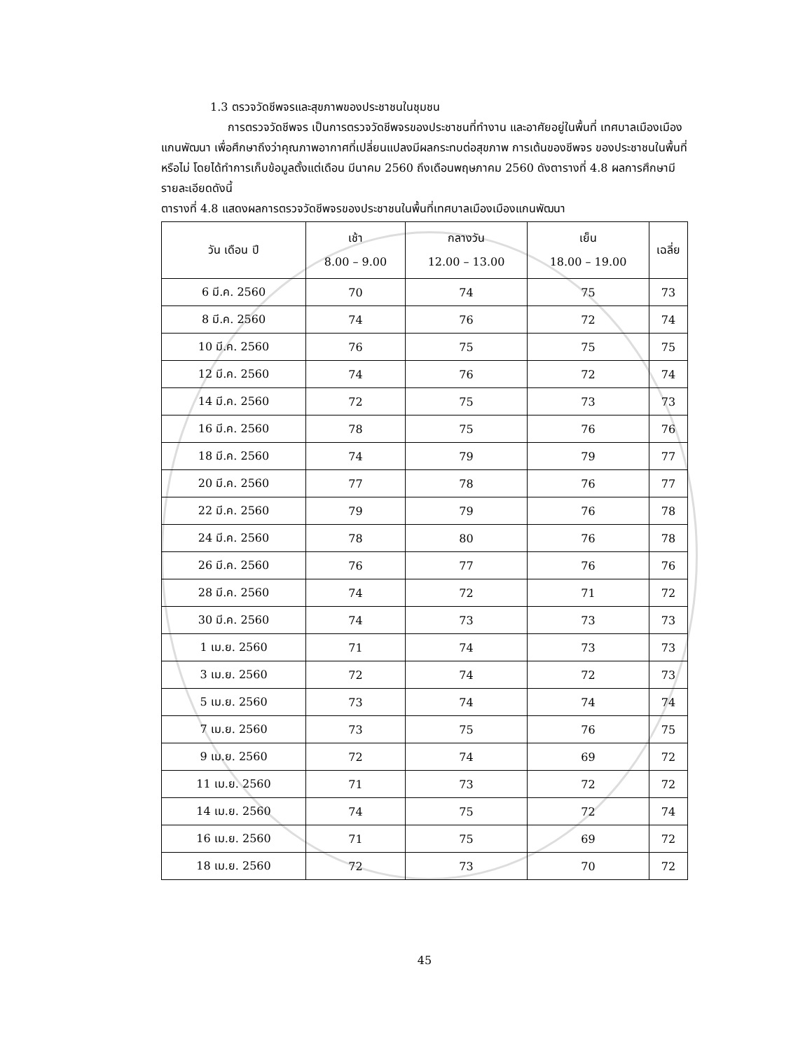1.3 ตรวจวัดชีพจรและสุขภาพของประชาชนในชุมชน
การตรวจวัดชีพจร เป็นการตรวจวัดชีพจรของประชาชนที่ทำงาน และอาศัยอยู่ในพื้นที่ เทศบาลเมืองเมืองแกนพัฒนา เพื่อศึกษาถึงว่าคุณภาพอากาศที่เปลี่ยนแปลงมีผลกระทบต่อสุขภาพ การเต้นของชีพจร ของประชาชนในพื้นที่หรือไม่ โดยได้ทำการเก็บข้อมูลตั้งแต่เดือน มีนาคม 2560 ถึงเดือนพฤษภาคม 2560 ดังตารางที่ 4.8 ผลการศึกษามีรายละเอียดดังนี้
ตารางที่ 4.8 แสดงผลการตรวจวัดชีพจรของประชาชนในพื้นที่เทศบาลเมืองเมืองแกนพัฒนา
| วัน เดือน ปี | เช้า 8.00 – 9.00 | กลางวัน 12.00 – 13.00 | เย็น 18.00 – 19.00 | เฉลี่ย |
| --- | --- | --- | --- | --- |
| 6 มี.ค. 2560 | 70 | 74 | 75 | 73 |
| 8 มี.ค. 2560 | 74 | 76 | 72 | 74 |
| 10 มี.ค. 2560 | 76 | 75 | 75 | 75 |
| 12 มี.ค. 2560 | 74 | 76 | 72 | 74 |
| 14 มี.ค. 2560 | 72 | 75 | 73 | 73 |
| 16 มี.ค. 2560 | 78 | 75 | 76 | 76 |
| 18 มี.ค. 2560 | 74 | 79 | 79 | 77 |
| 20 มี.ค. 2560 | 77 | 78 | 76 | 77 |
| 22 มี.ค. 2560 | 79 | 79 | 76 | 78 |
| 24 มี.ค. 2560 | 78 | 80 | 76 | 78 |
| 26 มี.ค. 2560 | 76 | 77 | 76 | 76 |
| 28 มี.ค. 2560 | 74 | 72 | 71 | 72 |
| 30 มี.ค. 2560 | 74 | 73 | 73 | 73 |
| 1 เม.ย. 2560 | 71 | 74 | 73 | 73 |
| 3 เม.ย. 2560 | 72 | 74 | 72 | 73 |
| 5 เม.ย. 2560 | 73 | 74 | 74 | 74 |
| 7 เม.ย. 2560 | 73 | 75 | 76 | 75 |
| 9 เม.ย. 2560 | 72 | 74 | 69 | 72 |
| 11 เม.ย. 2560 | 71 | 73 | 72 | 72 |
| 14 เม.ย. 2560 | 74 | 75 | 72 | 74 |
| 16 เม.ย. 2560 | 71 | 75 | 69 | 72 |
| 18 เม.ย. 2560 | 72 | 73 | 70 | 72 |
45